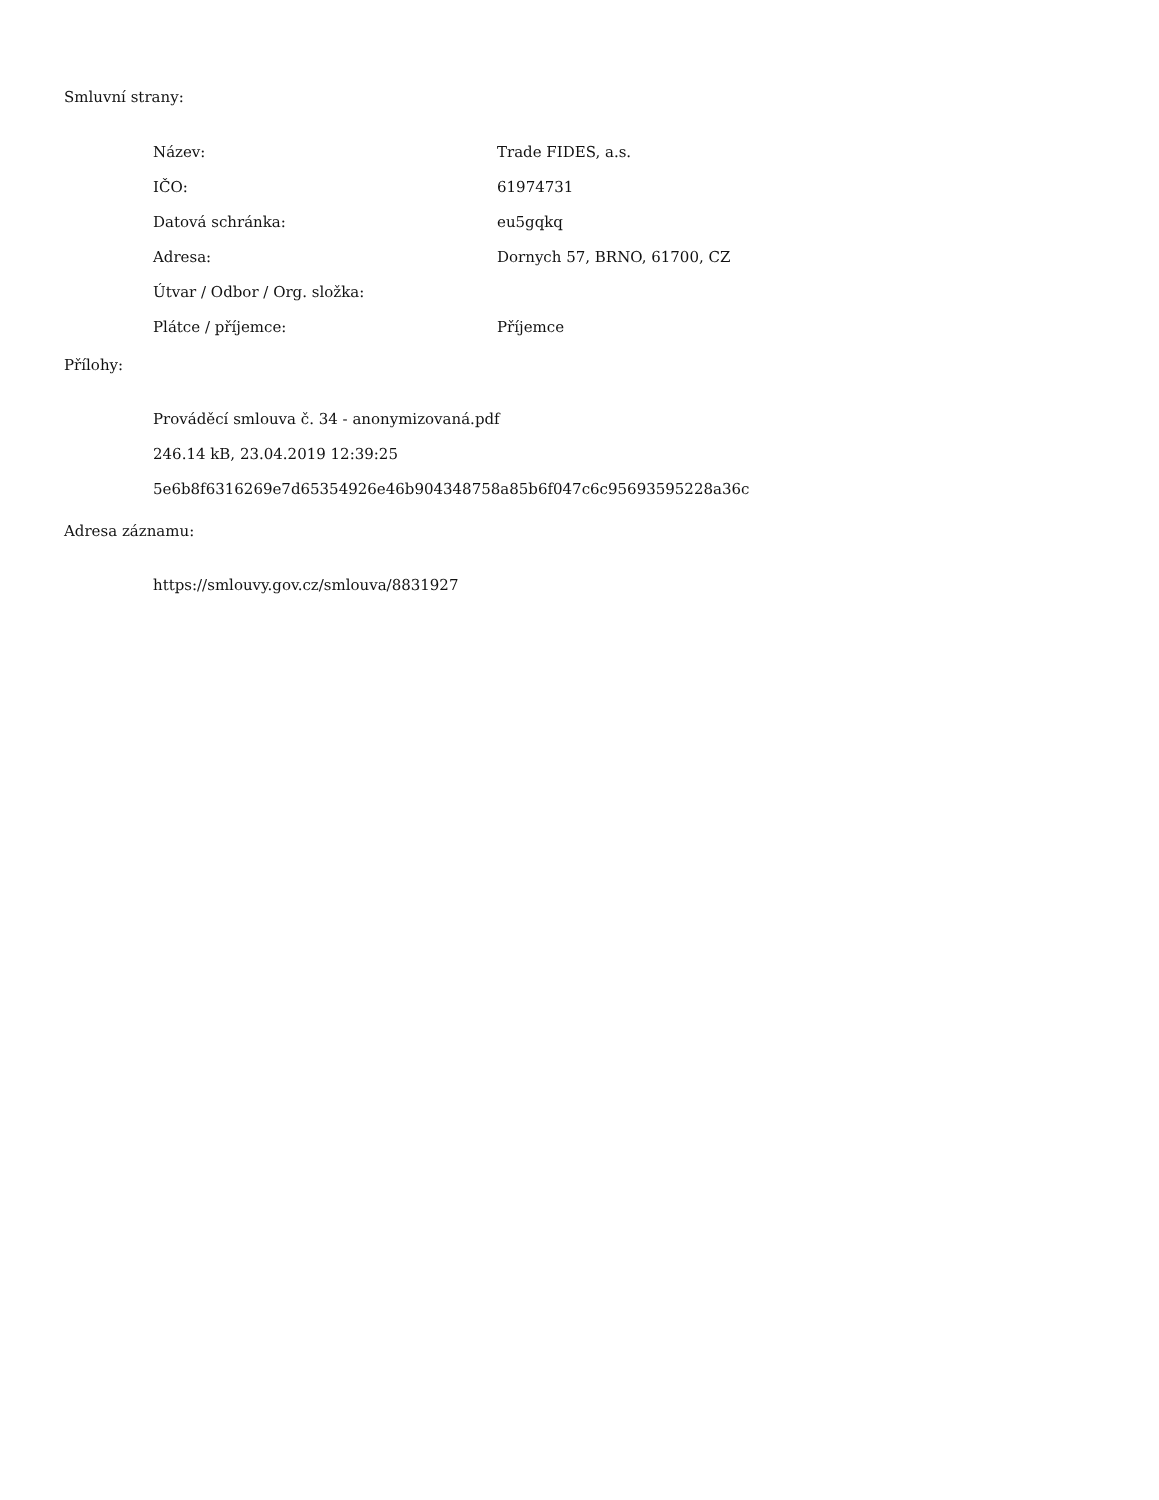Smluvní strany:
| Název: | Trade FIDES, a.s. |
| IČO: | 61974731 |
| Datová schránka: | eu5gqkq |
| Adresa: | Dornych 57, BRNO, 61700, CZ |
| Útvar / Odbor / Org. složka: | |
| Plátce / příjemce: | Příjemce |
Přílohy:
Prováděcí smlouva č. 34 - anonymizovaná.pdf
246.14 kB, 23.04.2019 12:39:25
5e6b8f6316269e7d65354926e46b904348758a85b6f047c6c95693595228a36c
Adresa záznamu:
https://smlouvy.gov.cz/smlouva/8831927